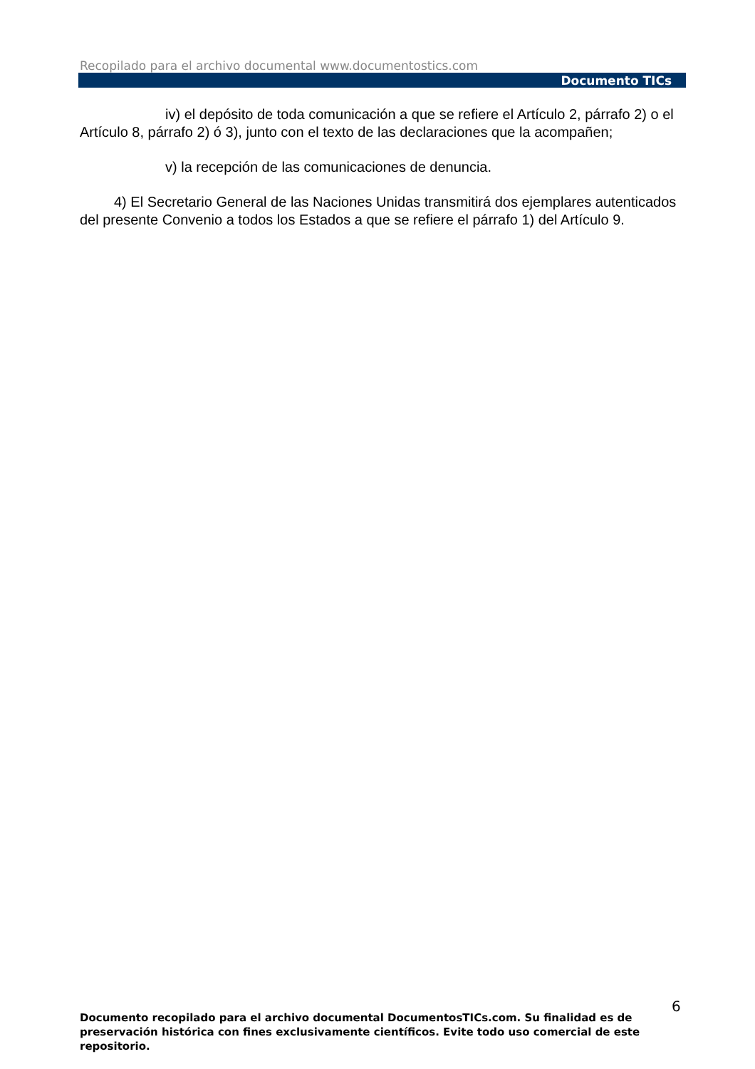Recopilado para el archivo documental www.documentostics.com
Documento TICs
iv) el depósito de toda comunicación a que se refiere el Artículo 2, párrafo 2) o el Artículo 8, párrafo 2) ó 3), junto con el texto de las declaraciones que la acompañen;
v) la recepción de las comunicaciones de denuncia.
4) El Secretario General de las Naciones Unidas transmitirá dos ejemplares autenticados del presente Convenio a todos los Estados a que se refiere el párrafo 1) del Artículo 9.
6
Documento recopilado para el archivo documental DocumentosTICs.com. Su finalidad es de preservación histórica con fines exclusivamente científicos. Evite todo uso comercial de este repositorio.